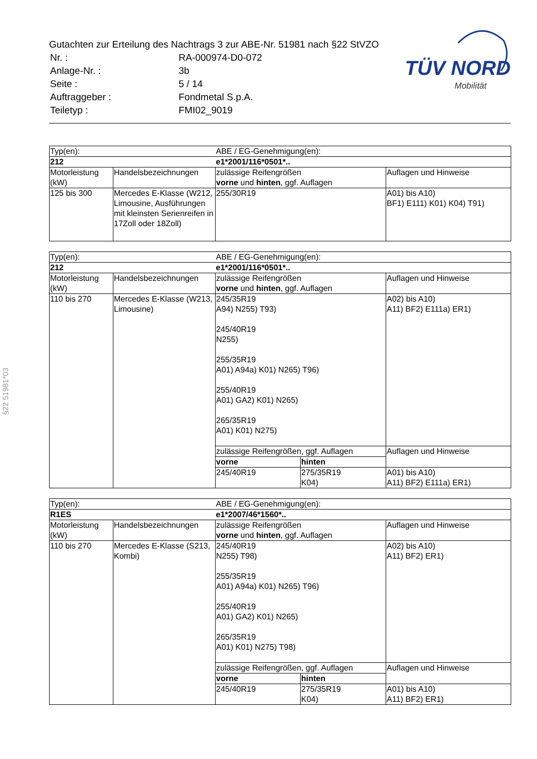Gutachten zur Erteilung des Nachtrags 3 zur ABE-Nr. 51981 nach §22 StVZO
| Nr. : | RA-000974-D0-072 |
| Anlage-Nr. : | 3b |
| Seite : | 5 / 14 |
| Auftraggeber : | Fondmetal S.p.A. |
| Teiletyp : | FMI02_9019 |
TÜV NORD
Mobilität
§22 51981*03
| Typ(en): | | ABE / EG-Genehmigung(en): | |
| 212 | | e1*2001/116*0501*.. | |
| Motorleistung (kW) | Handelsbezeichnungen | zulässige Reifengrößen vorne und hinten , ggf. Auflagen | Auflagen und Hinweise |
| 125 bis 300 | Mercedes E-Klasse (W212, Limousine, Ausführungen mit kleinsten Serienreifen in 17Zoll oder 18Zoll) | 255/30R19 | A01) bis A10) BF1) E111) K01) K04) T91) |
| Typ(en): | | ABE / EG-Genehmigung(en): | | |
| 212 | | e1*2001/116*0501*.. | | |
| Motorleistung (kW) | Handelsbezeichnungen | zulässige Reifengrößen vorne und hinten , ggf. Auflagen | | Auflagen und Hinweise |
| 110 bis 270 | Mercedes E-Klasse (W213, Limousine) | 245/35R19 A94) N255) T93) 245/40R19 N255) 255/35R19 A01) A94a) K01) N265) T96) 255/40R19 A01) GA2) K01) N265) 265/35R19 A01) K01) N275) | | A02) bis A10) A11) BF2) E111a) ER1) |
| | | zulässige Reifengrößen, ggf. Auflagen | | Auflagen und Hinweise |
| | | vorne | hinten | |
| | | 245/40R19 | 275/35R19 K04) | A01) bis A10) A11) BF2) E111a) ER1) |
| Typ(en): | | ABE / EG-Genehmigung(en): | | |
| R1ES | | e1*2007/46*1560*.. | | |
| Motorleistung (kW) | Handelsbezeichnungen | zulässige Reifengrößen vorne und hinten , ggf. Auflagen | | Auflagen und Hinweise |
| 110 bis 270 | Mercedes E-Klasse (S213, Kombi) | 245/40R19 N255) T98) 255/35R19 A01) A94a) K01) N265) T96) 255/40R19 A01) GA2) K01) N265) 265/35R19 A01) K01) N275) T98) | | A02) bis A10) A11) BF2) ER1) |
| | | zulässige Reifengrößen, ggf. Auflagen | | Auflagen und Hinweise |
| | | vorne | hinten | |
| | | 245/40R19 | 275/35R19 K04) | A01) bis A10) A11) BF2) ER1) |